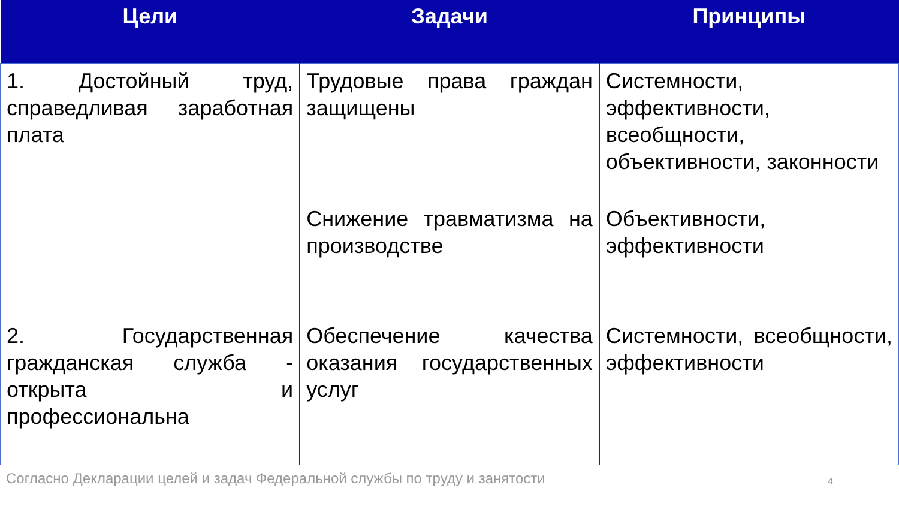| Цели | Задачи | Принципы |
| --- | --- | --- |
| 1. Достойный труд, справедливая заработная плата | Трудовые права граждан защищены | Системности, эффективности, всеобщности, объективности, законности |
| | Снижение травматизма на производстве | Объективности, эффективности |
| 2. Государственная гражданская служба - открыта и профессиональна | Обеспечение качества оказания государственных услуг | Системности, всеобщности, эффективности |
Согласно Декларации целей и задач Федеральной службы по труду и занятости 4